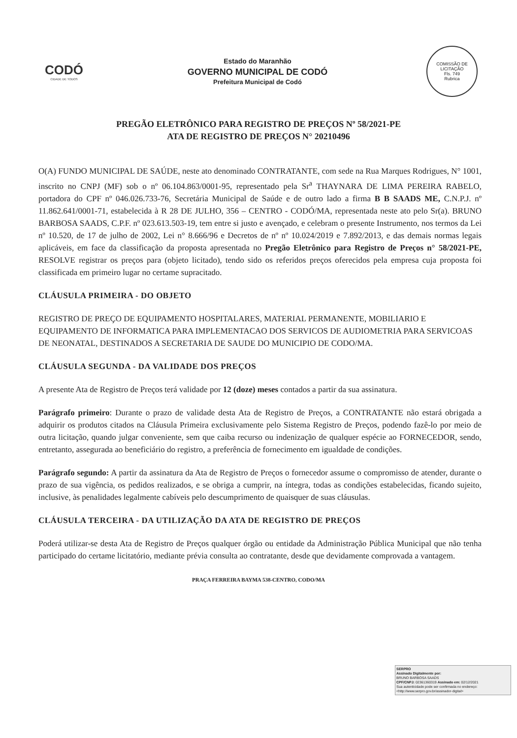CODÓ
CIDADE DE TODOS
Estado do Maranhão
GOVERNO MUNICIPAL DE CODÓ
Prefeitura Municipal de Codó
COMISSÃO DE LICITAÇÃO
Fls. 749
Rubrica
PREGÃO ELETRÔNICO PARA REGISTRO DE PREÇOS Nº 58/2021-PE
ATA DE REGISTRO DE PREÇOS N° 20210496
O(A) FUNDO MUNICIPAL DE SAÚDE, neste ato denominado CONTRATANTE, com sede na Rua Marques Rodrigues, N° 1001, inscrito no CNPJ (MF) sob o nº 06.104.863/0001-95, representado pela Sr<sup>a</sup> THAYNARA DE LIMA PEREIRA RABELO, portadora do CPF nº 046.026.733-76, Secretária Municipal de Saúde e de outro lado a firma B B SAADS ME, C.N.P.J. nº 11.862.641/0001-71, estabelecida à R 28 DE JULHO, 356 – CENTRO - CODÓ/MA, representada neste ato pelo Sr(a). BRUNO BARBOSA SAADS, C.P.F. nº 023.613.503-19, tem entre si justo e avençado, e celebram o presente Instrumento, nos termos da Lei nº 10.520, de 17 de julho de 2002, Lei n° 8.666/96 e Decretos de nº nº 10.024/2019 e 7.892/2013, e das demais normas legais aplicáveis, em face da classificação da proposta apresentada no Pregão Eletrônico para Registro de Preços n° 58/2021-PE, RESOLVE registrar os preços para (objeto licitado), tendo sido os referidos preços oferecidos pela empresa cuja proposta foi classificada em primeiro lugar no certame supracitado.
CLÁUSULA PRIMEIRA - DO OBJETO
REGISTRO DE PREÇO DE EQUIPAMENTO HOSPITALARES, MATERIAL PERMANENTE, MOBILIARIO E EQUIPAMENTO DE INFORMATICA PARA IMPLEMENTACAO DOS SERVICOS DE AUDIOMETRIA PARA SERVICOAS DE NEONATAL, DESTINADOS A SECRETARIA DE SAUDE DO MUNICIPIO DE CODO/MA.
CLÁUSULA SEGUNDA - DA VALIDADE DOS PREÇOS
A presente Ata de Registro de Preços terá validade por 12 (doze) meses contados a partir da sua assinatura.
Parágrafo primeiro: Durante o prazo de validade desta Ata de Registro de Preços, a CONTRATANTE não estará obrigada a adquirir os produtos citados na Cláusula Primeira exclusivamente pelo Sistema Registro de Preços, podendo fazê-lo por meio de outra licitação, quando julgar conveniente, sem que caiba recurso ou indenização de qualquer espécie ao FORNECEDOR, sendo, entretanto, assegurada ao beneficiário do registro, a preferência de fornecimento em igualdade de condições.
Parágrafo segundo: A partir da assinatura da Ata de Registro de Preços o fornecedor assume o compromisso de atender, durante o prazo de sua vigência, os pedidos realizados, e se obriga a cumprir, na íntegra, todas as condições estabelecidas, ficando sujeito, inclusive, às penalidades legalmente cabíveis pelo descumprimento de quaisquer de suas cláusulas.
CLÁUSULA TERCEIRA - DA UTILIZAÇÃO DA ATA DE REGISTRO DE PREÇOS
Poderá utilizar-se desta Ata de Registro de Preços qualquer órgão ou entidade da Administração Pública Municipal que não tenha participado do certame licitatório, mediante prévia consulta ao contratante, desde que devidamente comprovada a vantagem.
PRAÇA FERREIRA BAYMA 538-CENTRO, CODO/MA
SERPRO
Assinado Digitalmente por:
BRUNO BARBOSA SAADS
CPF/CNPJ: 02361360319 Assinado em: 02/12/2021
Sua autenticidade pode ser confirmada no endereço: <http://www.serpro.gov.br/assinador-digital>